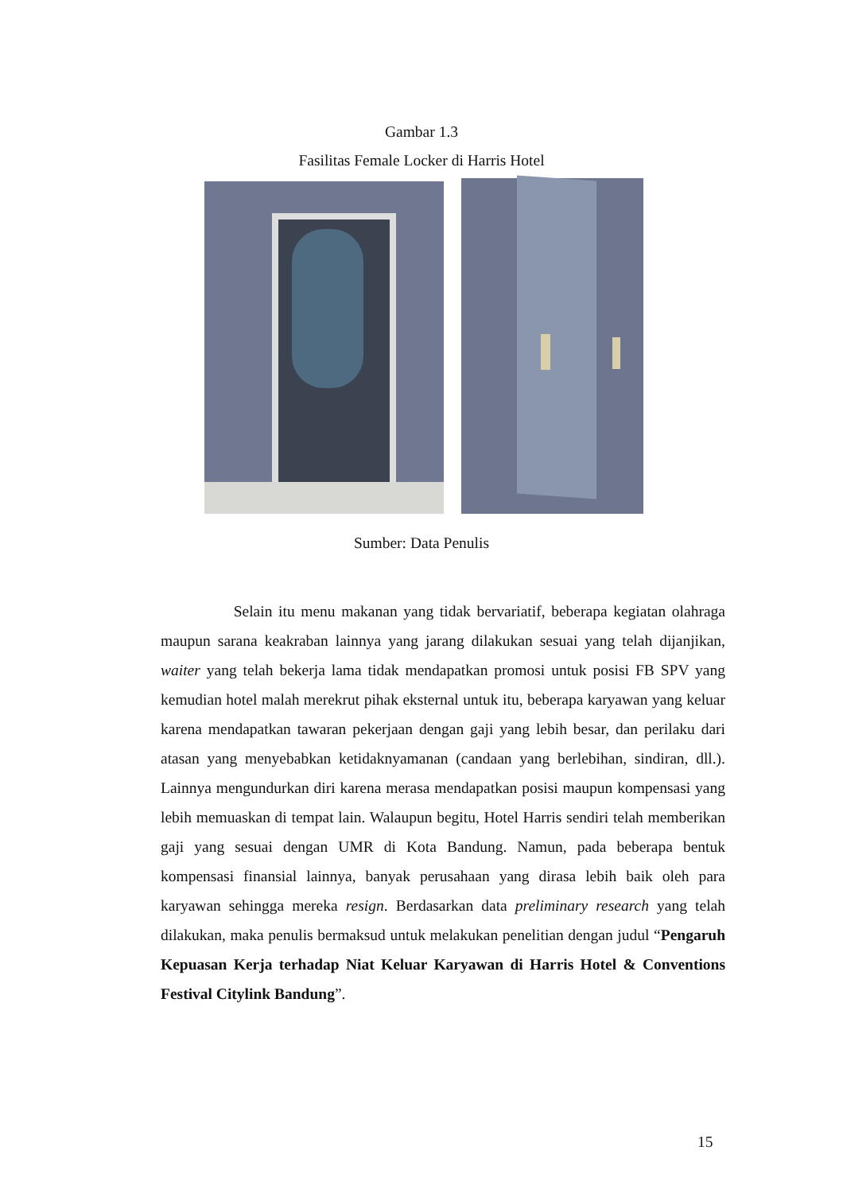Gambar 1.3
Fasilitas Female Locker di Harris Hotel
Sumber: Data Penulis
Selain itu menu makanan yang tidak bervariatif, beberapa kegiatan olahraga maupun sarana keakraban lainnya yang jarang dilakukan sesuai yang telah dijanjikan, waiter yang telah bekerja lama tidak mendapatkan promosi untuk posisi FB SPV yang kemudian hotel malah merekrut pihak eksternal untuk itu, beberapa karyawan yang keluar karena mendapatkan tawaran pekerjaan dengan gaji yang lebih besar, dan perilaku dari atasan yang menyebabkan ketidaknyamanan (candaan yang berlebihan, sindiran, dll.). Lainnya mengundurkan diri karena merasa mendapatkan posisi maupun kompensasi yang lebih memuaskan di tempat lain. Walaupun begitu, Hotel Harris sendiri telah memberikan gaji yang sesuai dengan UMR di Kota Bandung. Namun, pada beberapa bentuk kompensasi finansial lainnya, banyak perusahaan yang dirasa lebih baik oleh para karyawan sehingga mereka resign. Berdasarkan data preliminary research yang telah dilakukan, maka penulis bermaksud untuk melakukan penelitian dengan judul “Pengaruh Kepuasan Kerja terhadap Niat Keluar Karyawan di Harris Hotel & Conventions Festival Citylink Bandung”.
15